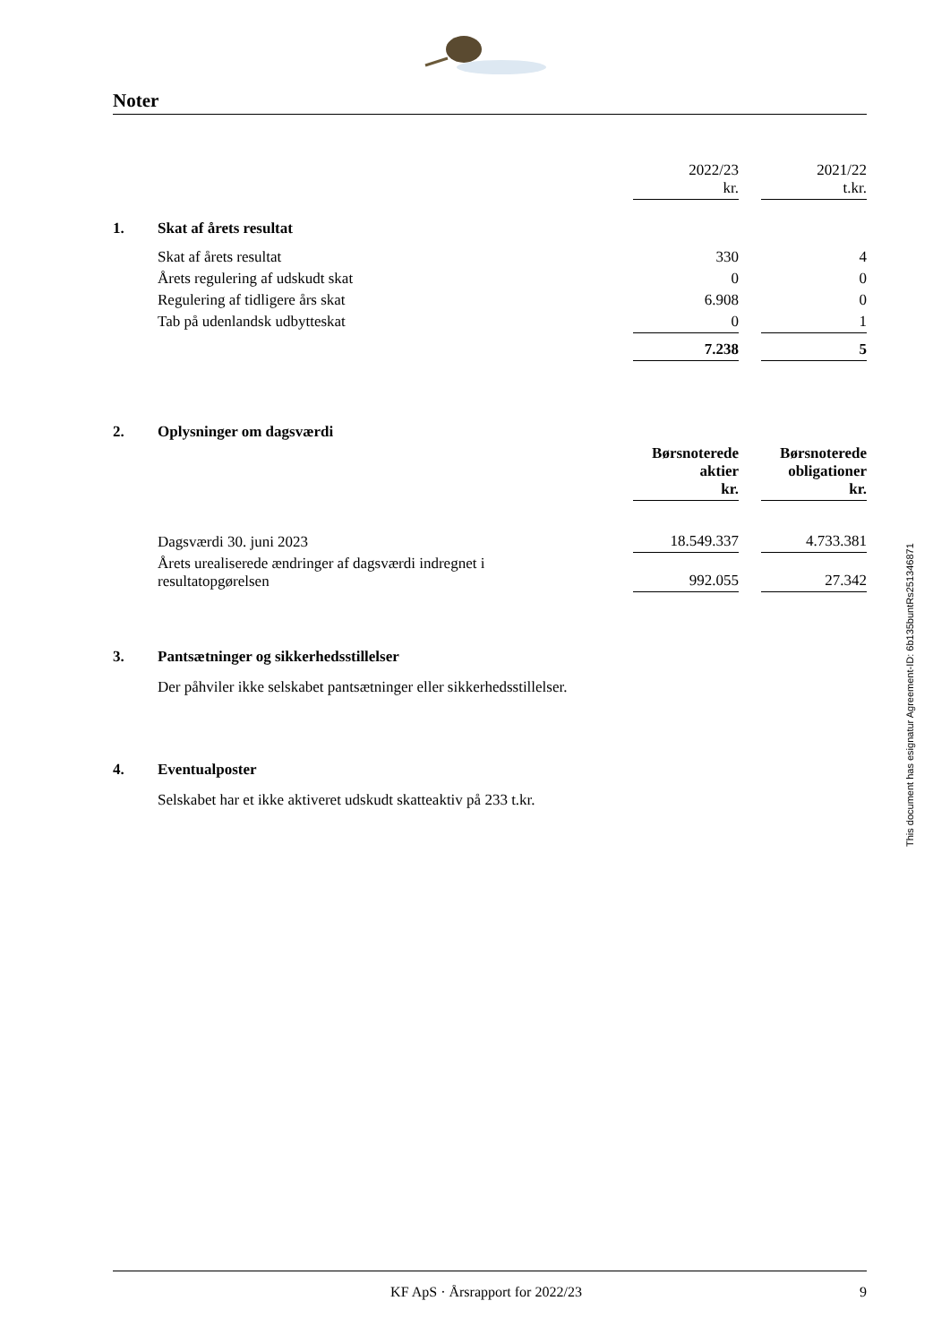Noter
| | | 2022/23 kr. | | 2021/22 t.kr. |
| 1. | Skat af årets resultat | | | |
| | Skat af årets resultat | 330 | | 4 |
| | Årets regulering af udskudt skat | 0 | | 0 |
| | Regulering af tidligere års skat | 6.908 | | 0 |
| | Tab på udenlandsk udbytteskat | 0 | | 1 |
| | | 7.238 | | 5 |
| 2. | Oplysninger om dagsværdi | | | |
| | | Børsnoterede aktier kr. | | Børsnoterede obligationer kr. |
| | Dagsværdi 30. juni 2023 | 18.549.337 | | 4.733.381 |
| | Årets urealiserede ændringer af dagsværdi indregnet i resultatopgørelsen | 992.055 | | 27.342 |
| 3. | Pantsætninger og sikkerhedsstillelser |
| | Der påhviler ikke selskabet pantsætninger eller sikkerhedsstillelser. |
| 4. | Eventualposter |
| | Selskabet har et ikke aktiveret udskudt skatteaktiv på 233 t.kr. |
This document has esignatur Agreement-ID: 6b135buntRs251346871
KF ApS · Årsrapport for 2022/23
9